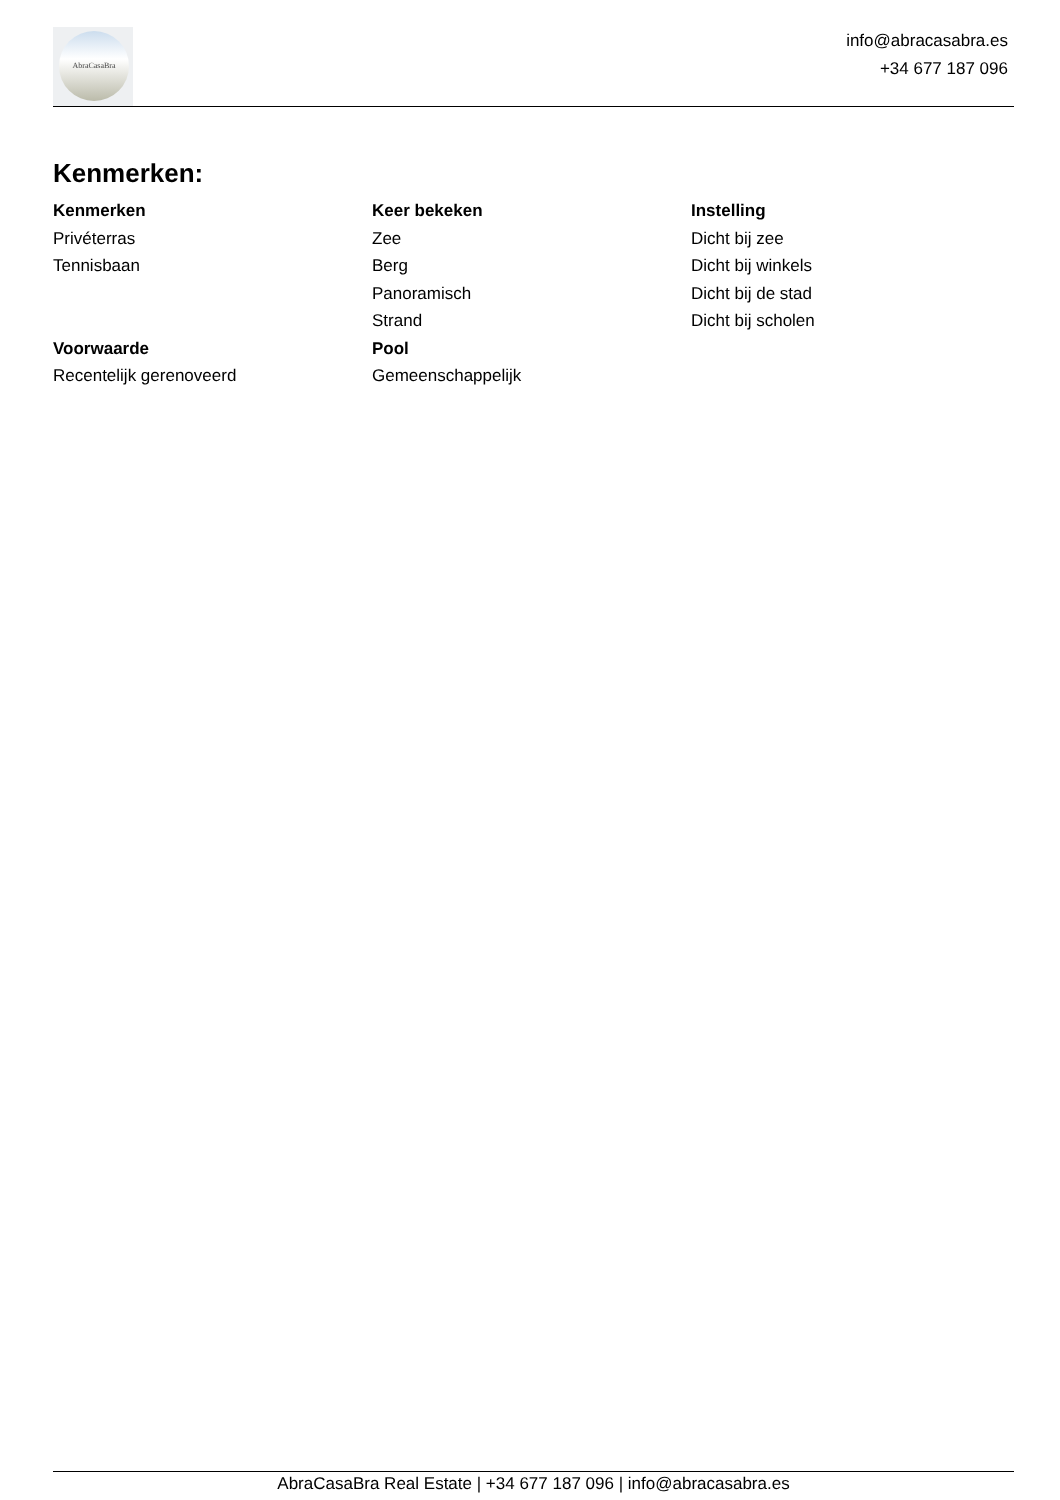AbraCasaBra
info@abracasabra.es
+34 677 187 096
Kenmerken:
Kenmerken
Privéterras
Tennisbaan
Keer bekeken
Zee
Berg
Panoramisch
Strand
Instelling
Dicht bij zee
Dicht bij winkels
Dicht bij de stad
Dicht bij scholen
Voorwaarde
Recentelijk gerenoveerd
Pool
Gemeenschappelijk
AbraCasaBra Real Estate | +34 677 187 096 | info@abracasabra.es